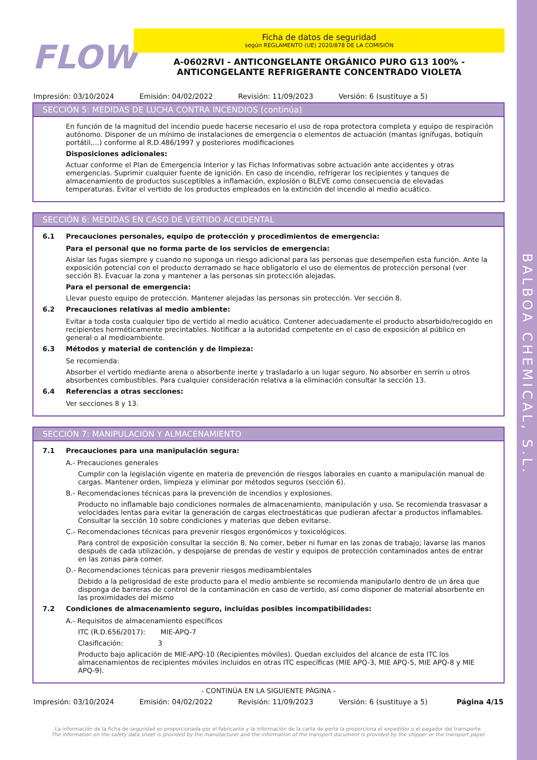BALBOA CHEMICAL, S.L.
FLOW
Ficha de datos de seguridad
según REGLAMENTO (UE) 2020/878 DE LA COMISIÓN
A-0602RVI - ANTICONGELANTE ORGÁNICO PURO G13 100% -
ANTICONGELANTE REFRIGERANTE CONCENTRADO VIOLETA
Impresión: 03/10/2024 Emisión: 04/02/2022 Revisión: 11/09/2023 Versión: 6 (sustituye a 5)
SECCIÓN 5: MEDIDAS DE LUCHA CONTRA INCENDIOS (continúa)
En función de la magnitud del incendio puede hacerse necesario el uso de ropa protectora completa y equipo de respiración autónomo. Disponer de un mínimo de instalaciones de emergencia o elementos de actuación (mantas ignífugas, botiquín portátil,...) conforme al R.D.486/1997 y posteriores modificaciones
Disposiciones adicionales:
Actuar conforme el Plan de Emergencia Interior y las Fichas Informativas sobre actuación ante accidentes y otras emergencias. Suprimir cualquier fuente de ignición. En caso de incendio, refrigerar los recipientes y tanques de almacenamiento de productos susceptibles a inflamación, explosión o BLEVE como consecuencia de elevadas temperaturas. Evitar el vertido de los productos empleados en la extinción del incendio al medio acuático.
SECCIÓN 6: MEDIDAS EN CASO DE VERTIDO ACCIDENTAL
6.1 Precauciones personales, equipo de protección y procedimientos de emergencia:
Para el personal que no forma parte de los servicios de emergencia:
Aislar las fugas siempre y cuando no suponga un riesgo adicional para las personas que desempeñen esta función. Ante la exposición potencial con el producto derramado se hace obligatorio el uso de elementos de protección personal (ver sección 8). Evacuar la zona y mantener a las personas sin protección alejadas.
Para el personal de emergencia:
Llevar puesto equipo de protección. Mantener alejadas las personas sin protección. Ver sección 8.
6.2 Precauciones relativas al medio ambiente:
Evitar a toda costa cualquier tipo de vertido al medio acuático. Contener adecuadamente el producto absorbido/recogido en recipientes herméticamente precintables. Notificar a la autoridad competente en el caso de exposición al público en general o al medioambiente.
6.3 Métodos y material de contención y de limpieza:
Se recomienda:
Absorber el vertido mediante arena o absorbente inerte y trasladarlo a un lugar seguro. No absorber en serrín u otros absorbentes combustibles. Para cualquier consideración relativa a la eliminación consultar la sección 13.
6.4 Referencias a otras secciones:
Ver secciones 8 y 13.
SECCIÓN 7: MANIPULACIÓN Y ALMACENAMIENTO
7.1 Precauciones para una manipulación segura:
A.- Precauciones generales
Cumplir con la legislación vigente en materia de prevención de riesgos laborales en cuanto a manipulación manual de cargas. Mantener orden, limpieza y eliminar por métodos seguros (sección 6).
B.- Recomendaciones técnicas para la prevención de incendios y explosiones.
Producto no inflamable bajo condiciones normales de almacenamiento, manipulación y uso. Se recomienda trasvasar a velocidades lentas para evitar la generación de cargas electroestáticas que pudieran afectar a productos inflamables. Consultar la sección 10 sobre condiciones y materias que deben evitarse.
C.- Recomendaciones técnicas para prevenir riesgos ergonómicos y toxicológicos.
Para control de exposición consultar la sección 8. No comer, beber ni fumar en las zonas de trabajo; lavarse las manos después de cada utilización, y despojarse de prendas de vestir y equipos de protección contaminados antes de entrar en las zonas para comer.
D.- Recomendaciones técnicas para prevenir riesgos medioambientales
Debido a la peligrosidad de este producto para el medio ambiente se recomienda manipularlo dentro de un área que disponga de barreras de control de la contaminación en caso de vertido, así como disponer de material absorbente en las proximidades del mismo
7.2 Condiciones de almacenamiento seguro, incluidas posibles incompatibilidades:
A.- Requisitos de almacenamiento específicos
ITC (R.D.656/2017): MIE-APQ-7
Clasificación: 3
Producto bajo aplicación de MIE-APQ-10 (Recipientes móviles). Quedan excluidos del alcance de esta ITC los almacenamientos de recipientes móviles incluidos en otras ITC específicas (MIE APQ-3, MIE APQ-5, MIE APQ-8 y MIE APQ-9).
- CONTINÚA EN LA SIGUIENTE PÁGINA -
Impresión: 03/10/2024 Emisión: 04/02/2022 Revisión: 11/09/2023 Versión: 6 (sustituye a 5) Página 4/15
La información de la ficha de seguridad es proporcionada por el fabricante y la información de la carta de porte la proporciona el expedidor o el pagador del transporte.
The information on the safety data sheet is provided by the manufacturer and the information of the transport document is provided by the shipper or the transport payer.